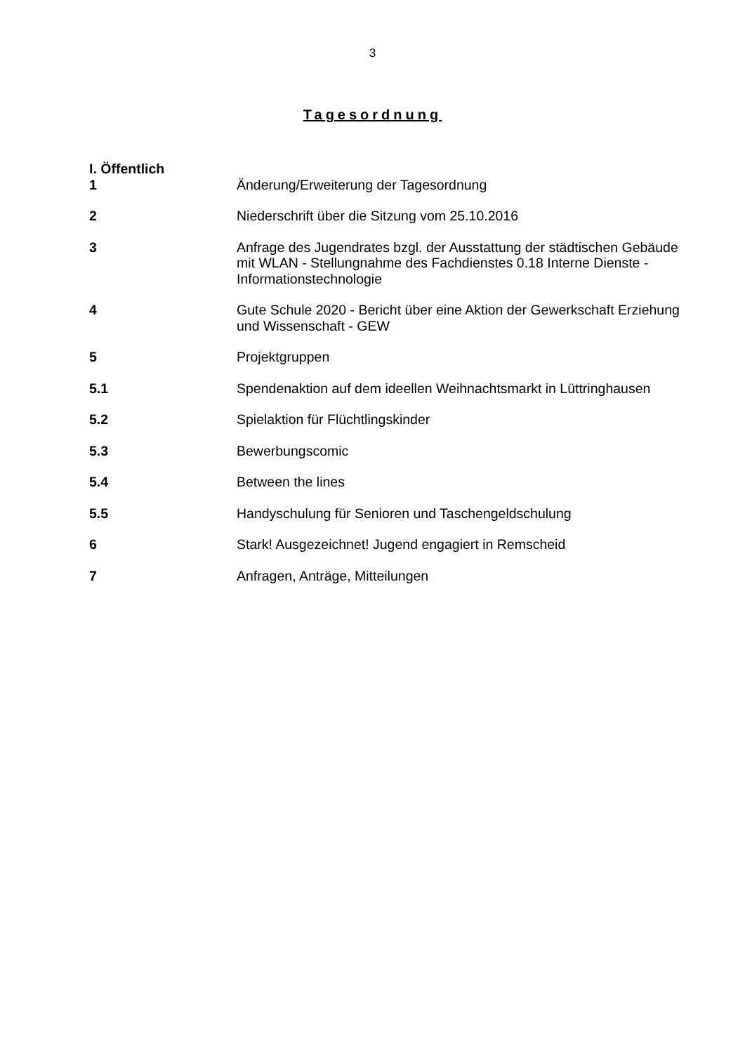3
Tagesordnung
I. Öffentlich
1 Änderung/Erweiterung der Tagesordnung
2 Niederschrift über die Sitzung vom 25.10.2016
3 Anfrage des Jugendrates bzgl. der Ausstattung der städtischen Gebäude mit WLAN - Stellungnahme des Fachdienstes 0.18 Interne Dienste - Informationstechnologie
4 Gute Schule 2020 - Bericht über eine Aktion der Gewerkschaft Erziehung und Wissenschaft - GEW
5 Projektgruppen
5.1 Spendenaktion auf dem ideellen Weihnachtsmarkt in Lüttringhausen
5.2 Spielaktion für Flüchtlingskinder
5.3 Bewerbungscomic
5.4 Between the lines
5.5 Handyschulung für Senioren und Taschengeldschulung
6 Stark! Ausgezeichnet! Jugend engagiert in Remscheid
7 Anfragen, Anträge, Mitteilungen